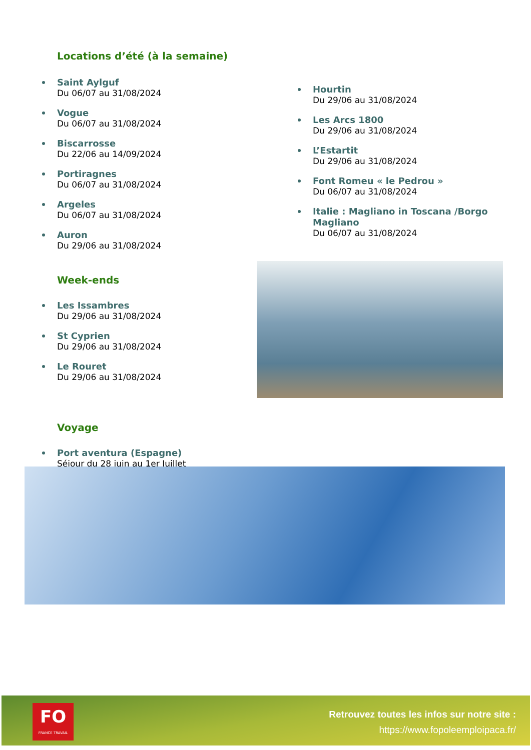Locations d’été (à la semaine)
Saint Aylguf
Du 06/07 au 31/08/2024
Vogue
Du 06/07 au 31/08/2024
Biscarrosse
Du 22/06 au 14/09/2024
Portiragnes
Du 06/07 au 31/08/2024
Argeles
Du 06/07 au 31/08/2024
Auron
Du 29/06 au 31/08/2024
Week-ends
Les Issambres
Du 29/06 au 31/08/2024
St Cyprien
Du 29/06 au 31/08/2024
Le Rouret
Du 29/06 au 31/08/2024
Voyage
Port aventura (Espagne)
Séjour du 28 juin au 1er Juillet
Hourtin
Du 29/06 au 31/08/2024
Les Arcs 1800
Du 29/06 au 31/08/2024
L’Estartit
Du 29/06 au 31/08/2024
Font Romeu « le Pedrou »
Du 06/07 au 31/08/2024
Italie : Magliano in Toscana /Borgo Magliano
Du 06/07 au 31/08/2024
FO
FRANCE TRAVAIL
Retrouvez toutes les infos sur notre site :
https://www.fopoleemploipaca.fr/